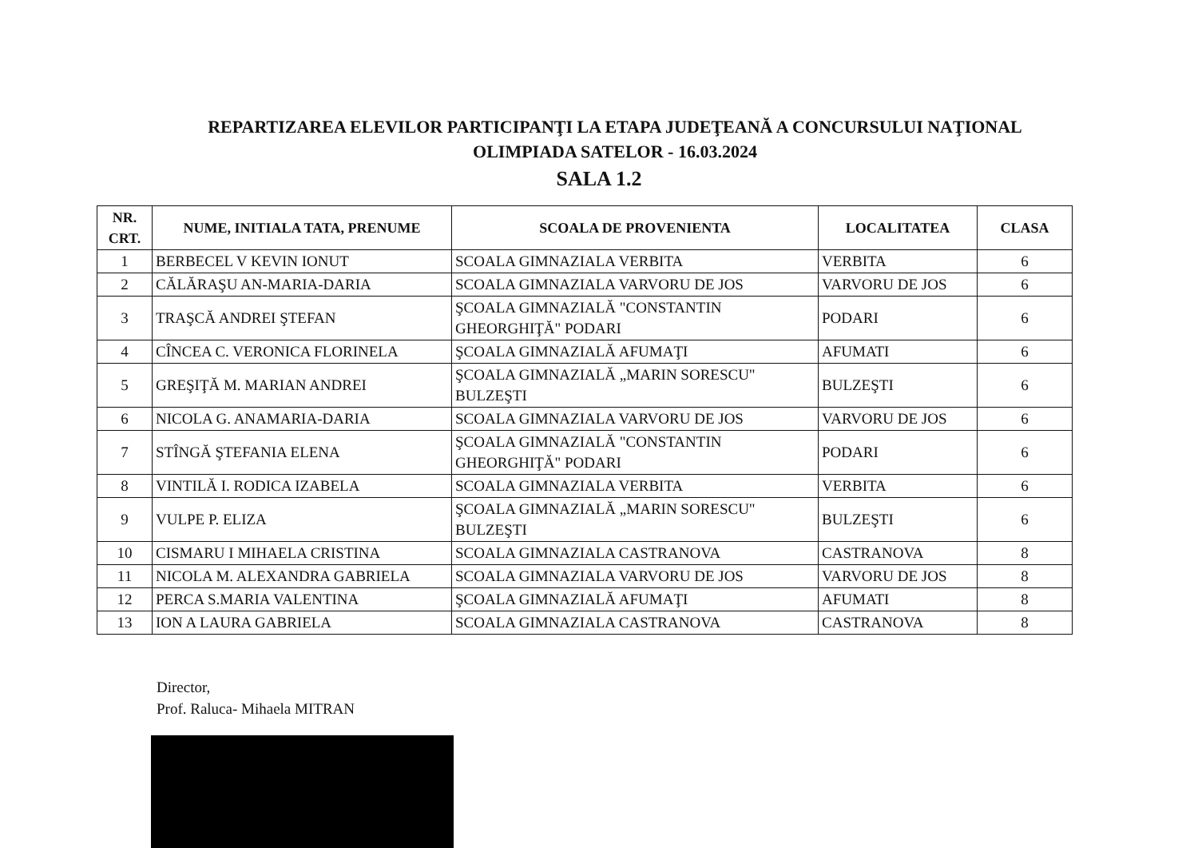REPARTIZAREA ELEVILOR PARTICIPANŢI LA ETAPA JUDEŢEANĂ A CONCURSULUI NAŢIONAL
OLIMPIADA SATELOR - 16.03.2024
SALA 1.2
| NR. CRT. | NUME, INITIALA TATA, PRENUME | SCOALA DE PROVENIENTA | LOCALITATEA | CLASA |
| --- | --- | --- | --- | --- |
| 1 | BERBECEL V KEVIN IONUT | SCOALA GIMNAZIALA VERBITA | VERBITA | 6 |
| 2 | CĂLĂRAŞU AN-MARIA-DARIA | SCOALA GIMNAZIALA VARVORU DE JOS | VARVORU DE JOS | 6 |
| 3 | TRAŞCĂ ANDREI ŞTEFAN | ŞCOALA GIMNAZIALĂ "CONSTANTIN GHEORGHIŢĂ" PODARI | PODARI | 6 |
| 4 | CÎNCEA C. VERONICA FLORINELA | ŞCOALA GIMNAZIALĂ AFUMAŢI | AFUMATI | 6 |
| 5 | GREŞIŢĂ M. MARIAN ANDREI | ŞCOALA GIMNAZIALĂ „MARIN SORESCU" BULZEŞTI | BULZEŞTI | 6 |
| 6 | NICOLA G. ANAMARIA-DARIA | SCOALA GIMNAZIALA VARVORU DE JOS | VARVORU DE JOS | 6 |
| 7 | STÎNGĂ ŞTEFANIA ELENA | ŞCOALA GIMNAZIALĂ "CONSTANTIN GHEORGHIŢĂ" PODARI | PODARI | 6 |
| 8 | VINTILĂ I. RODICA IZABELA | SCOALA GIMNAZIALA VERBITA | VERBITA | 6 |
| 9 | VULPE P. ELIZA | ŞCOALA GIMNAZIALĂ „MARIN SORESCU" BULZEŞTI | BULZEŞTI | 6 |
| 10 | CISMARU I MIHAELA CRISTINA | SCOALA GIMNAZIALA CASTRANOVA | CASTRANOVA | 8 |
| 11 | NICOLA M. ALEXANDRA GABRIELA | SCOALA GIMNAZIALA VARVORU DE JOS | VARVORU DE JOS | 8 |
| 12 | PERCA S.MARIA VALENTINA | ŞCOALA GIMNAZIALĂ AFUMAŢI | AFUMATI | 8 |
| 13 | ION A LAURA GABRIELA | SCOALA GIMNAZIALA CASTRANOVA | CASTRANOVA | 8 |
Director,
Prof. Raluca- Mihaela MITRAN